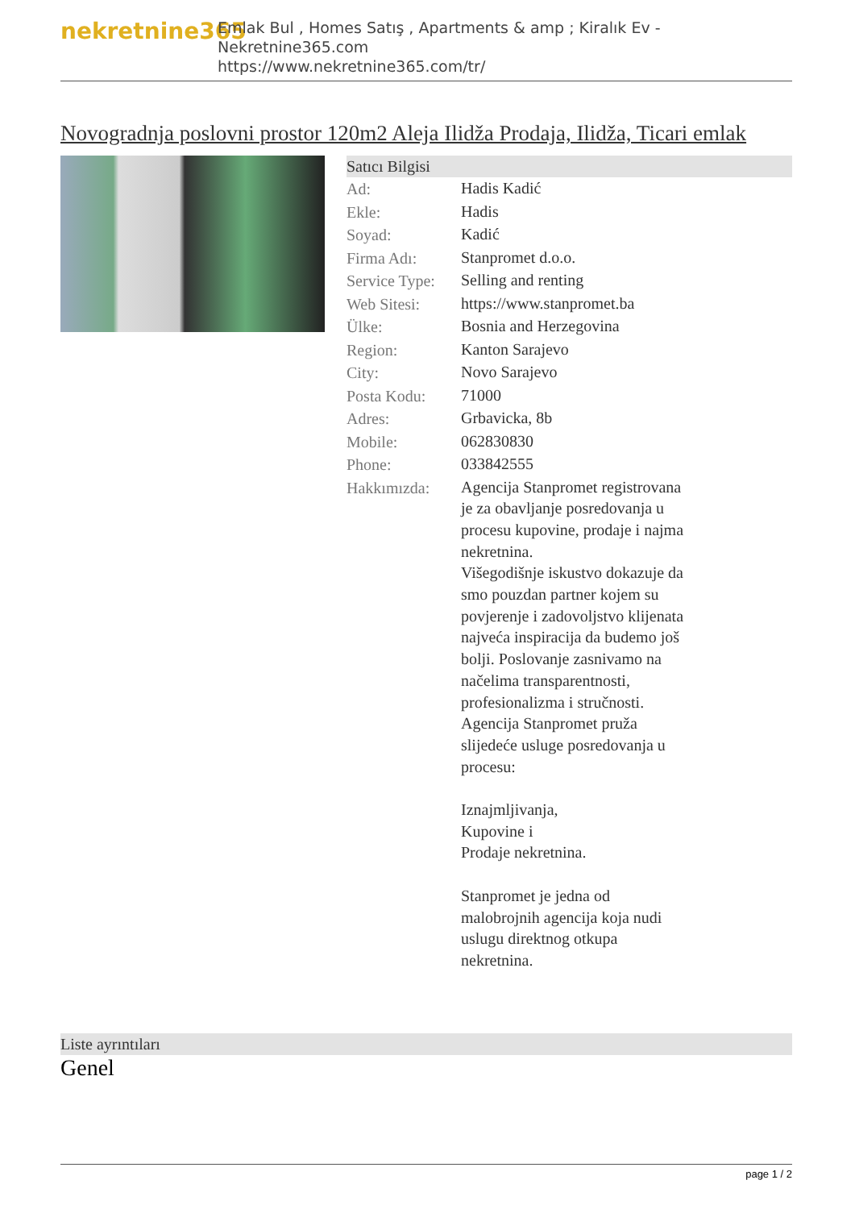nekretnine365
Emlak Bul , Homes Satış , Apartments & amp ; Kiralık Ev - Nekretnine365.com
https://www.nekretnine365.com/tr/
Novogradnja poslovni prostor 120m2 Aleja Ilidža Prodaja, Ilidža, Ticari emlak
Satıcı Bilgisi
| Ad: | Hadis Kadić |
| Ekle: | Hadis |
| Soyad: | Kadić |
| Firma Adı: | Stanpromet d.o.o. |
| Service Type: | Selling and renting |
| Web Sitesi: | https://www.stanpromet.ba |
| Ülke: | Bosnia and Herzegovina |
| Region: | Kanton Sarajevo |
| City: | Novo Sarajevo |
| Posta Kodu: | 71000 |
| Adres: | Grbavicka, 8b |
| Mobile: | 062830830 |
| Phone: | 033842555 |
| Hakkımızda: | Agencija Stanpromet registrovana je za obavljanje posredovanja u procesu kupovine, prodaje i najma nekretnina. Višegodišnje iskustvo dokazuje da smo pouzdan partner kojem su povjerenje i zadovoljstvo klijenata najveća inspiracija da budemo još bolji. Poslovanje zasnivamo na načelima transparentnosti, profesionalizma i stručnosti. Agencija Stanpromet pruža slijedeće usluge posredovanja u procesu: Iznajmljivanja, Kupovine i Prodaje nekretnina. Stanpromet je jedna od malobrojnih agencija koja nudi uslugu direktnog otkupa nekretnina. |
Liste ayrıntıları
Genel
page 1 / 2